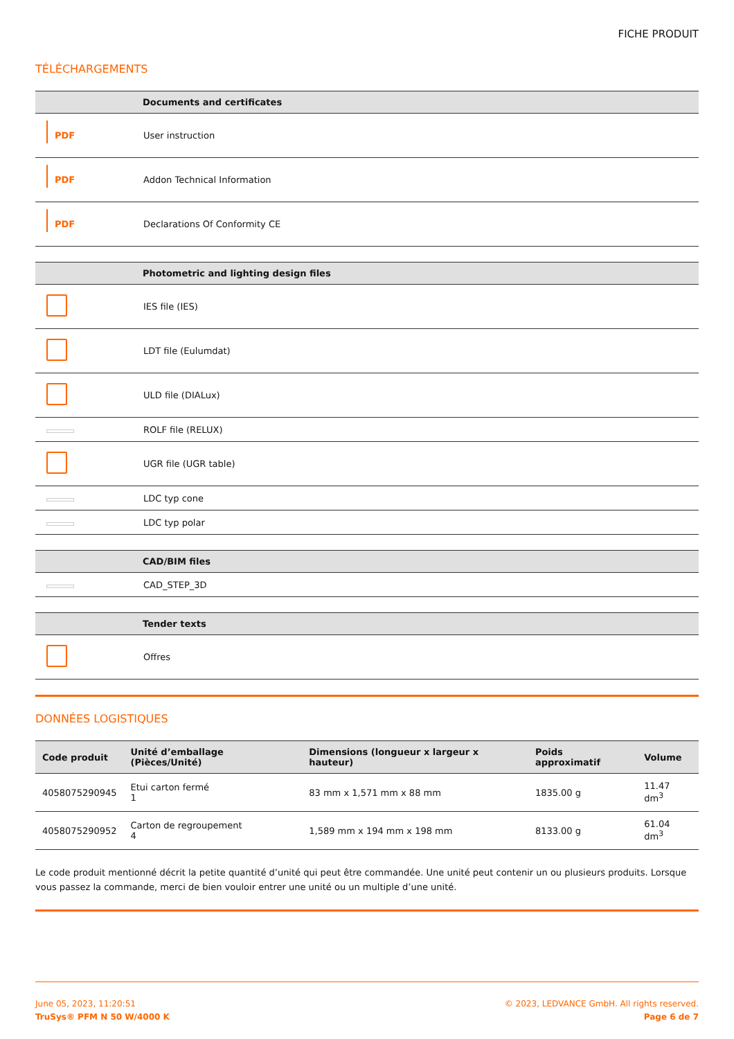FICHE PRODUIT
TÉLÉCHARGEMENTS
| | Documents and certificates |
| --- | --- |
| PDF | User instruction |
| PDF | Addon Technical Information |
| PDF | Declarations Of Conformity CE |
| | Photometric and lighting design files |
| --- | --- |
| | IES file (IES) |
| | LDT file (Eulumdat) |
| | ULD file (DIALux) |
| | ROLF file (RELUX) |
| | UGR file (UGR table) |
| | LDC typ cone |
| | LDC typ polar |
| | CAD/BIM files |
| --- | --- |
| | CAD_STEP_3D |
| | Tender texts |
| --- | --- |
| | Offres |
DONNÉES LOGISTIQUES
| Code produit | Unité d’emballage (Pièces/Unité) | Dimensions (longueur x largeur x hauteur) | Poids approximatif | Volume |
| --- | --- | --- | --- | --- |
| 4058075290945 | Etui carton fermé 1 | 83 mm x 1,571 mm x 88 mm | 1835.00 g | 11.47 dm<sup>3</sup> |
| 4058075290952 | Carton de regroupement 4 | 1,589 mm x 194 mm x 198 mm | 8133.00 g | 61.04 dm<sup>3</sup> |
Le code produit mentionné décrit la petite quantité d’unité qui peut être commandée. Une unité peut contenir un ou plusieurs produits. Lorsque vous passez la commande, merci de bien vouloir entrer une unité ou un multiple d’une unité.
June 05, 2023, 11:20:51
TruSys® PFM N 50 W/4000 K
© 2023, LEDVANCE GmbH. All rights reserved.
Page 6 de 7